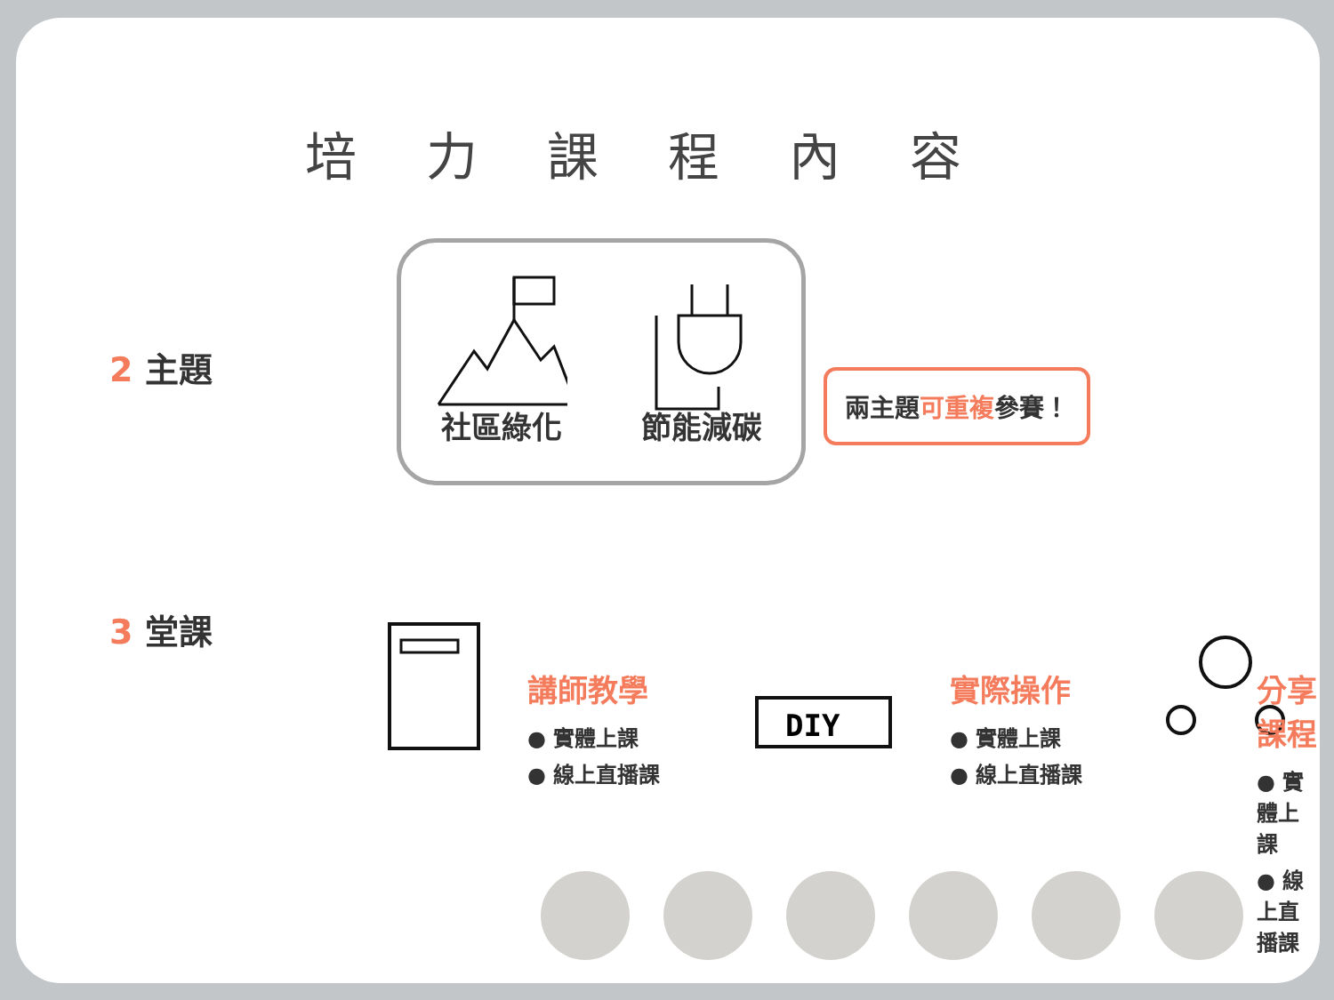培力課程內容
2 主題
社區綠化
節能減碳
兩主題 可重複 參賽！
3 堂課
講師教學
● 實體上課
● 線上直播課
DIY
實際操作
● 實體上課
● 線上直播課
分享課程
● 實體上課
● 線上直播課